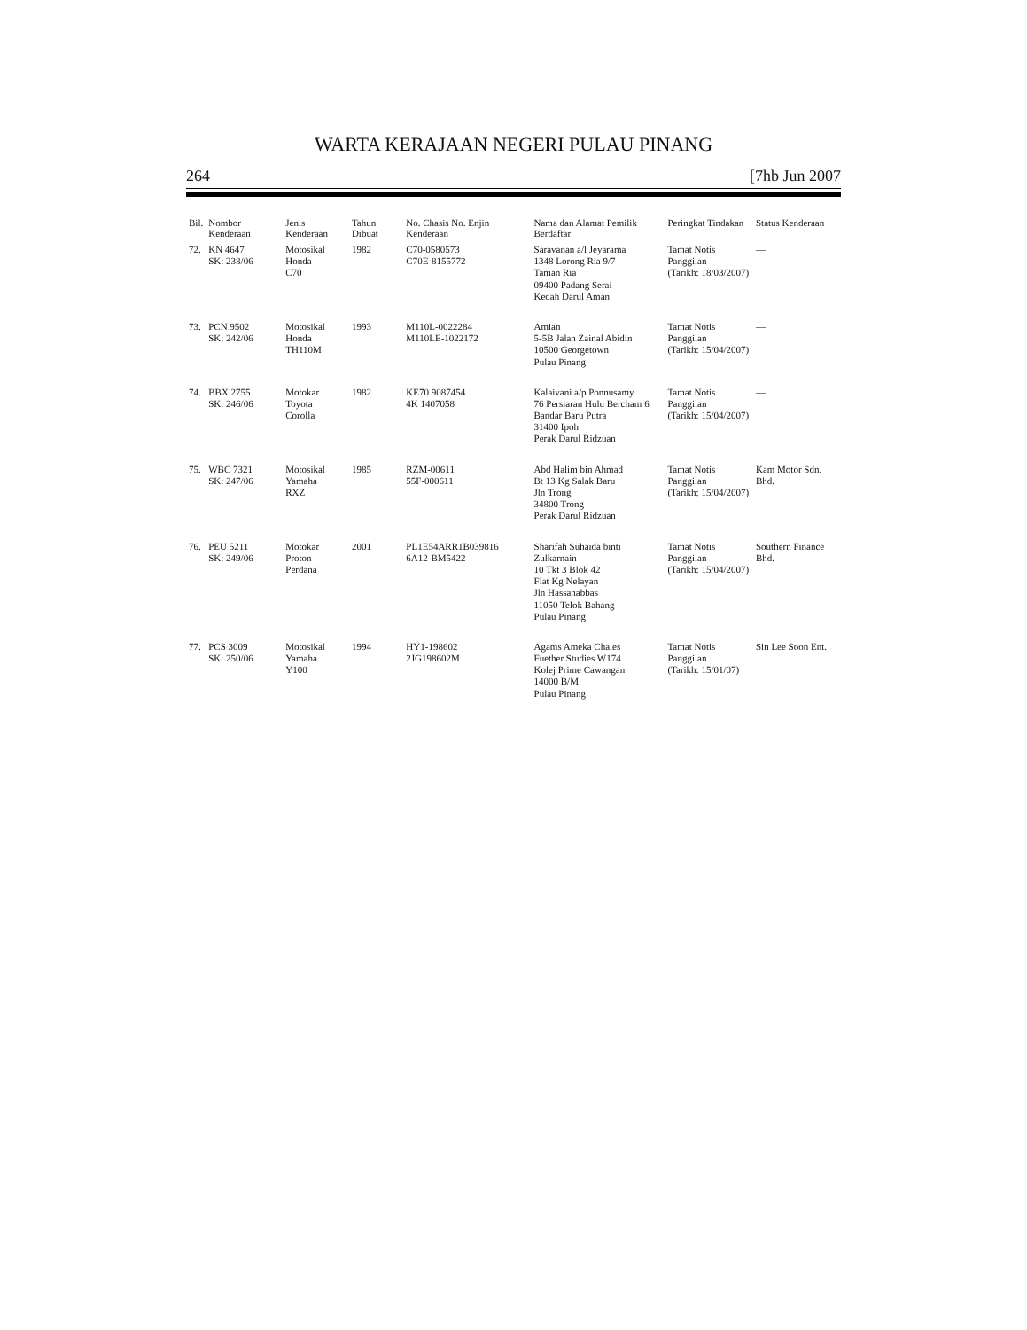WARTA KERAJAAN NEGERI PULAU PINANG
264 [7hb Jun 2007
| Bil. | Nombor Kenderaan | Jenis Kenderaan | Tahun Dibuat | No. Chasis No. Enjin Kenderaan | Nama dan Alamat Pemilik Berdaftar | Peringkat Tindakan | Status Kenderaan |
| --- | --- | --- | --- | --- | --- | --- | --- |
| 72. | KN 4647 SK: 238/06 | Motosikal Honda C70 | 1982 | C70-0580573 C70E-8155772 | Saravanan a/l Jeyarama 1348 Lorong Ria 9/7 Taman Ria 09400 Padang Serai Kedah Darul Aman | Tamat Notis Panggilan (Tarikh: 18/03/2007) | — |
| 73. | PCN 9502 SK: 242/06 | Motosikal Honda TH110M | 1993 | M110L-0022284 M110LE-1022172 | Amian 5-5B Jalan Zainal Abidin 10500 Georgetown Pulau Pinang | Tamat Notis Panggilan (Tarikh: 15/04/2007) | — |
| 74. | BBX 2755 SK: 246/06 | Motokar Toyota Corolla | 1982 | KE70 9087454 4K 1407058 | Kalaivani a/p Ponnusamy 76 Persiaran Hulu Bercham 6 Bandar Baru Putra 31400 Ipoh Perak Darul Ridzuan | Tamat Notis Panggilan (Tarikh: 15/04/2007) | — |
| 75. | WBC 7321 SK: 247/06 | Motosikal Yamaha RXZ | 1985 | RZM-00611 55F-000611 | Abd Halim bin Ahmad Bt 13 Kg Salak Baru Jln Trong 34800 Trong Perak Darul Ridzuan | Tamat Notis Panggilan (Tarikh: 15/04/2007) | Kam Motor Sdn. Bhd. |
| 76. | PEU 5211 SK: 249/06 | Motokar Proton Perdana | 2001 | PL1E54ARR1B039816 6A12-BM5422 | Sharifah Suhaida binti Zulkarnain 10 Tkt 3 Blok 42 Flat Kg Nelayan Jln Hassanabbas 11050 Telok Bahang Pulau Pinang | Tamat Notis Panggilan (Tarikh: 15/04/2007) | Southern Finance Bhd. |
| 77. | PCS 3009 SK: 250/06 | Motosikal Yamaha Y100 | 1994 | HY1-198602 2JG198602M | Agams Ameka Chales Fuether Studies W174 Kolej Prime Cawangan 14000 B/M Pulau Pinang | Tamat Notis Panggilan (Tarikh: 15/01/07) | Sin Lee Soon Ent. |